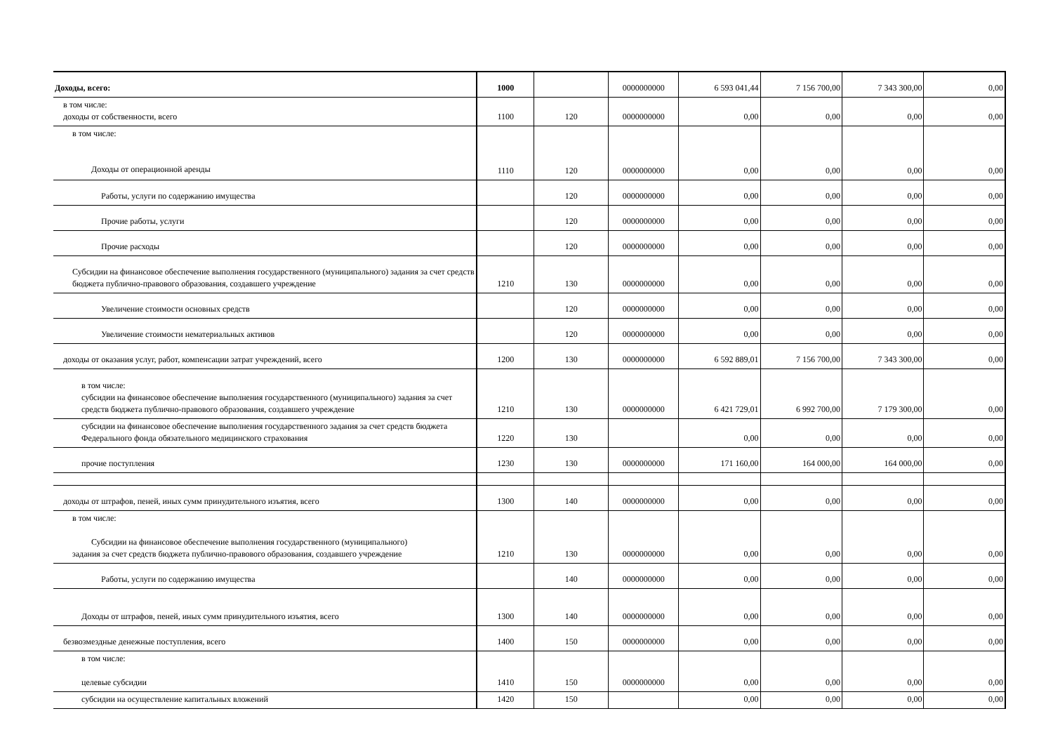| Доходы, всего: | 1000 | | 0000000000 | 6 593 041,44 | 7 156 700,00 | 7 343 300,00 | 0,00 |
| в том числе: доходы от собственности, всего | 1100 | 120 | 0000000000 | 0,00 | 0,00 | 0,00 | 0,00 |
| в том числе: Доходы от операционной аренды | 1110 | 120 | 0000000000 | 0,00 | 0,00 | 0,00 | 0,00 |
| Работы, услуги по содержанию имущества | | 120 | 0000000000 | 0,00 | 0,00 | 0,00 | 0,00 |
| Прочие работы, услуги | | 120 | 0000000000 | 0,00 | 0,00 | 0,00 | 0,00 |
| Прочие расходы | | 120 | 0000000000 | 0,00 | 0,00 | 0,00 | 0,00 |
| Субсидии на финансовое обеспечение выполнения государственного (муниципального) задания за счет средств бюджета публично-правового образования, создавшего учреждение | 1210 | 130 | 0000000000 | 0,00 | 0,00 | 0,00 | 0,00 |
| Увеличение стоимости основных средств | | 120 | 0000000000 | 0,00 | 0,00 | 0,00 | 0,00 |
| Увеличение стоимости нематериальных активов | | 120 | 0000000000 | 0,00 | 0,00 | 0,00 | 0,00 |
| доходы от оказания услуг, работ, компенсации затрат учреждений, всего | 1200 | 130 | 0000000000 | 6 592 889,01 | 7 156 700,00 | 7 343 300,00 | 0,00 |
| в том числе: субсидии на финансовое обеспечение выполнения государственного (муниципального) задания за счет средств бюджета публично-правового образования, создавшего учреждение | 1210 | 130 | 0000000000 | 6 421 729,01 | 6 992 700,00 | 7 179 300,00 | 0,00 |
| субсидии на финансовое обеспечение выполнения государственного задания за счет средств бюджета Федерального фонда обязательного медицинского страхования | 1220 | 130 | | 0,00 | 0,00 | 0,00 | 0,00 |
| прочие поступления | 1230 | 130 | 0000000000 | 171 160,00 | 164 000,00 | 164 000,00 | 0,00 |
| доходы от штрафов, пеней, иных сумм принудительного изъятия, всего | 1300 | 140 | 0000000000 | 0,00 | 0,00 | 0,00 | 0,00 |
| в том числе: Субсидии на финансовое обеспечение выполнения государственного (муниципального) задания за счет средств бюджета публично-правового образования, создавшего учреждение | 1210 | 130 | 0000000000 | 0,00 | 0,00 | 0,00 | 0,00 |
| Работы, услуги по содержанию имущества | | 140 | 0000000000 | 0,00 | 0,00 | 0,00 | 0,00 |
| Доходы от штрафов, пеней, иных сумм принудительного изъятия, всего | 1300 | 140 | 0000000000 | 0,00 | 0,00 | 0,00 | 0,00 |
| безвозмездные денежные поступления, всего | 1400 | 150 | 0000000000 | 0,00 | 0,00 | 0,00 | 0,00 |
| в том числе: целевые субсидии | 1410 | 150 | 0000000000 | 0,00 | 0,00 | 0,00 | 0,00 |
| субсидии на осуществление капитальных вложений | 1420 | 150 | | 0,00 | 0,00 | 0,00 | 0,00 |